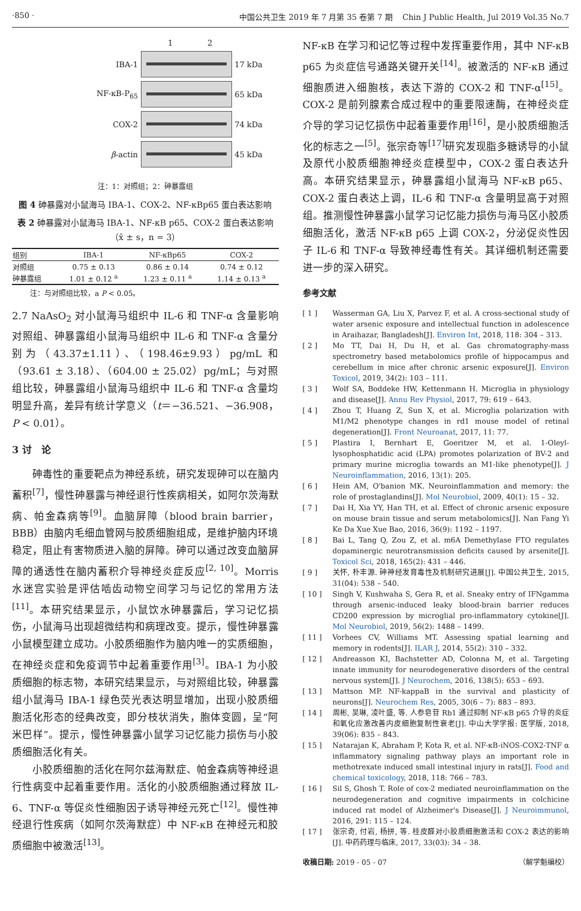·850 · 中国公共卫生 2019 年 7 月第 35 卷第 7 期 Chin J Public Health, Jul 2019 Vol.35 No.7
1 2
IBA-1 17 kDa
NF-κB-P<sub>65</sub> 65 kDa
COX-2 74 kDa
β-actin 45 kDa
注：1：对照组；2：砷暴露组
图 4 砷暴露对小鼠海马 IBA-1、COX-2、NF-κBp65 蛋白表达影响
表 2 砷暴露对小鼠海马 IBA-1、NF-κB p65、COX-2 蛋白表达影响（x̄ ± s，n = 3）
| 组别 | IBA-1 | NF-κBp65 | COX-2 |
| --- | --- | --- | --- |
| 对照组 | 0.75 ± 0.13 | 0.86 ± 0.14 | 0.74 ± 0.12 |
| 砷暴露组 | 1.01 ± 0.12 <sup>a</sup> | 1.23 ± 0.11 <sup>a</sup> | 1.14 ± 0.13 <sup>a</sup> |
注：与对照组比较，a P < 0.05。
2.7 NaAsO<sub>2</sub> 对小鼠海马组织中 IL-6 和 TNF-α 含量影响　对照组、砷暴露组小鼠海马组织中 IL-6 和 TNF-α 含量分别为（43.37±1.11）、（198.46±9.93）pg/mL 和（93.61 ± 3.18）、（604.00 ± 25.02）pg/mL；与对照组比较，砷暴露组小鼠海马组织中 IL-6 和 TNF-α 含量均明显升高，差异有统计学意义（t＝−36.521、−36.908，P < 0.01）。
3 讨　论
　　砷毒性的重要靶点为神经系统，研究发现砷可以在脑内蓄积<sup>[7]</sup>，慢性砷暴露与神经退行性疾病相关，如阿尔茨海默病、帕金森病等<sup>[9]</sup>。血脑屏障（blood brain barrier，BBB）由脑内毛细血管网与胶质细胞组成，是维护脑内环境稳定，阻止有害物质进入脑的屏障。砷可以通过改变血脑屏障的通透性在脑内蓄积介导神经炎症反应<sup>[2, 10]</sup>。Morris 水迷宫实验是评估啮齿动物空间学习与记忆的常用方法<sup>[11]</sup>。本研究结果显示，小鼠饮水砷暴露后，学习记忆损伤，小鼠海马出现超微结构和病理改变。提示，慢性砷暴露小鼠模型建立成功。小胶质细胞作为脑内唯一的实质细胞，在神经炎症和免疫调节中起着重要作用<sup>[3]</sup>。IBA-1 为小胶质细胞的标志物，本研究结果显示，与对照组比较，砷暴露组小鼠海马 IBA-1 绿色荧光表达明显增加，出现小胶质细胞活化形态的经典改变，即分枝状消失，胞体变圆，呈“阿米巴样”。提示，慢性砷暴露小鼠学习记忆能力损伤与小胶质细胞活化有关。
　　小胶质细胞的活化在阿尔兹海默症、帕金森病等神经退行性病变中起着重要作用。活化的小胶质细胞通过释放 IL-6、TNF-α 等促炎性细胞因子诱导神经元死亡<sup>[12]</sup>。慢性神经退行性疾病（如阿尔茨海默症）中 NF-κB 在神经元和胶质细胞中被激活<sup>[13]</sup>。
NF-κB 在学习和记忆等过程中发挥重要作用，其中 NF-κB p65 为炎症信号通路关键开关<sup>[14]</sup>。被激活的 NF-κB 通过细胞质进入细胞核，表达下游的 COX-2 和 TNF-α<sup>[15]</sup>。COX-2 是前列腺素合成过程中的重要限速酶，在神经炎症介导的学习记忆损伤中起着重要作用<sup>[16]</sup>，是小胶质细胞活化的标志之一<sup>[5]</sup>。张宗奇等<sup>[17]</sup>研究发现脂多糖诱导的小鼠及原代小胶质细胞神经炎症模型中，COX-2 蛋白表达升高。本研究结果显示，砷暴露组小鼠海马 NF-κB p65、COX-2 蛋白表达上调，IL-6 和 TNF-α 含量明显高于对照组。推测慢性砷暴露小鼠学习记忆能力损伤与海马区小胶质细胞活化，激活 NF-κB p65 上调 COX-2，分泌促炎性因子 IL-6 和 TNF-α 导致神经毒性有关。其详细机制还需要进一步的深入研究。
参考文献
[ 1 ] Wasserman GA, Liu X, Parvez F, et al. A cross-sectional study of water arsenic exposure and intellectual function in adolescence in Araihazar, Bangladesh[J]. Environ Int, 2018, 118: 304 – 313.
[ 2 ] Mo TT, Dai H, Du H, et al. Gas chromatography-mass spectrometry based metabolomics profile of hippocampus and cerebellum in mice after chronic arsenic exposure[J]. Environ Toxicol, 2019, 34(2): 103 – 111.
[ 3 ] Wolf SA, Boddeke HW, Kettenmann H. Microglia in physiology and disease[J]. Annu Rev Physiol, 2017, 79: 619 – 643.
[ 4 ] Zhou T, Huang Z, Sun X, et al. Microglia polarization with M1/M2 phenotype changes in rd1 mouse model of retinal degeneration[J]. Front Neuroanat, 2017, 11: 77.
[ 5 ] Plastira I, Bernhart E, Goeritzer M, et al. 1-Oleyl-lysophosphatidic acid (LPA) promotes polarization of BV-2 and primary murine microglia towards an M1-like phenotype[J]. J Neuroinflammation, 2016, 13(1): 205.
[ 6 ] Hein AM, O'banion MK. Neuroinflammation and memory: the role of prostaglandins[J]. Mol Neurobiol, 2009, 40(1): 15 – 32.
[ 7 ] Dai H, Xia YY, Han TH, et al. Effect of chronic arsenic exposure on mouse brain tissue and serum metabolomics[J]. Nan Fang Yi Ke Da Xue Xue Bao, 2016, 36(9): 1192 – 1197.
[ 8 ] Bai L, Tang Q, Zou Z, et al. m6A Demethylase FTO regulates dopaminergic neurotransmission deficits caused by arsenite[J]. Toxicol Sci, 2018, 165(2): 431 – 446.
[ 9 ] 关怀, 朴丰源. 砷神经发育毒性及机制研究进展[J]. 中国公共卫生, 2015, 31(04): 538 – 540.
[ 10 ] Singh V, Kushwaha S, Gera R, et al. Sneaky entry of IFNgamma through arsenic-induced leaky blood-brain barrier reduces CD200 expression by microglial pro-inflammatory cytokine[J]. Mol Neurobiol, 2019, 56(2): 1488 – 1499.
[ 11 ] Vorhees CV, Williams MT. Assessing spatial learning and memory in rodents[J]. ILAR J, 2014, 55(2): 310 – 332.
[ 12 ] Andreasson KI, Bachstetter AD, Colonna M, et al. Targeting innate immunity for neurodegenerative disorders of the central nervous system[J]. J Neurochem, 2016, 138(5): 653 – 693.
[ 13 ] Mattson MP. NF-kappaB in the survival and plasticity of neurons[J]. Neurochem Res, 2005, 30(6 – 7): 883 – 893.
[ 14 ] 周彬, 吴琳, 凌叶盛, 等. 人参皂苷 Rb1 通过抑制 NF-κB p65 介导的炎症和氧化应激改善内皮细胞复制性衰老[J]. 中山大学学报: 医学版, 2018, 39(06): 835 – 843.
[ 15 ] Natarajan K, Abraham P, Kota R, et al. NF-κB-iNOS-COX2-TNF α inflammatory signaling pathway plays an important role in methotrexate induced small intestinal injury in rats[J]. Food and chemical toxicology, 2018, 118: 766 – 783.
[ 16 ] Sil S, Ghosh T. Role of cox-2 mediated neuroinflammation on the neurodegeneration and cognitive impairments in colchicine induced rat model of Alzheimer's Disease[J]. J Neuroimmunol, 2016, 291: 115 – 124.
[ 17 ] 张宗奇, 付岩, 杨拼, 等. 桂皮醛对小胶质细胞激活和 COX-2 表达的影响[J]. 中药药理与临床, 2017, 33(03): 34 – 38.
收稿日期: 2019 - 05 - 07 （解学魁编校）